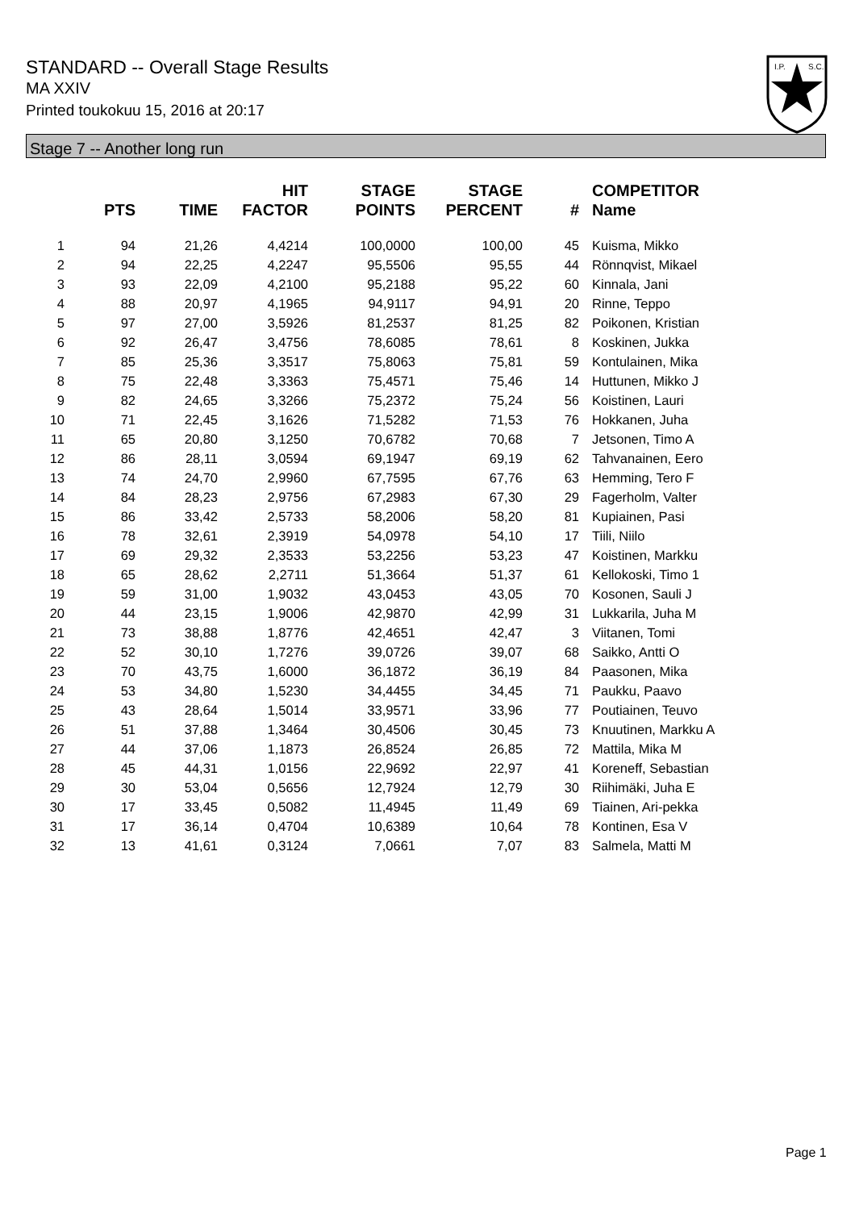STANDARD -- Overall Stage Results
MA XXIV
Printed toukokuu 15, 2016 at 20:17
I.P.
S.C.
Stage 7 -- Another long run
| | PTS | TIME | HIT FACTOR | STAGE POINTS | STAGE PERCENT | # | COMPETITOR Name |
| --- | --- | --- | --- | --- | --- | --- | --- |
| 1 | 94 | 21,26 | 4,4214 | 100,0000 | 100,00 | 45 | Kuisma, Mikko |
| 2 | 94 | 22,25 | 4,2247 | 95,5506 | 95,55 | 44 | Rönnqvist, Mikael |
| 3 | 93 | 22,09 | 4,2100 | 95,2188 | 95,22 | 60 | Kinnala, Jani |
| 4 | 88 | 20,97 | 4,1965 | 94,9117 | 94,91 | 20 | Rinne, Teppo |
| 5 | 97 | 27,00 | 3,5926 | 81,2537 | 81,25 | 82 | Poikonen, Kristian |
| 6 | 92 | 26,47 | 3,4756 | 78,6085 | 78,61 | 8 | Koskinen, Jukka |
| 7 | 85 | 25,36 | 3,3517 | 75,8063 | 75,81 | 59 | Kontulainen, Mika |
| 8 | 75 | 22,48 | 3,3363 | 75,4571 | 75,46 | 14 | Huttunen, Mikko J |
| 9 | 82 | 24,65 | 3,3266 | 75,2372 | 75,24 | 56 | Koistinen, Lauri |
| 10 | 71 | 22,45 | 3,1626 | 71,5282 | 71,53 | 76 | Hokkanen, Juha |
| 11 | 65 | 20,80 | 3,1250 | 70,6782 | 70,68 | 7 | Jetsonen, Timo A |
| 12 | 86 | 28,11 | 3,0594 | 69,1947 | 69,19 | 62 | Tahvanainen, Eero |
| 13 | 74 | 24,70 | 2,9960 | 67,7595 | 67,76 | 63 | Hemming, Tero F |
| 14 | 84 | 28,23 | 2,9756 | 67,2983 | 67,30 | 29 | Fagerholm, Valter |
| 15 | 86 | 33,42 | 2,5733 | 58,2006 | 58,20 | 81 | Kupiainen, Pasi |
| 16 | 78 | 32,61 | 2,3919 | 54,0978 | 54,10 | 17 | Tiili, Niilo |
| 17 | 69 | 29,32 | 2,3533 | 53,2256 | 53,23 | 47 | Koistinen, Markku |
| 18 | 65 | 28,62 | 2,2711 | 51,3664 | 51,37 | 61 | Kellokoski, Timo 1 |
| 19 | 59 | 31,00 | 1,9032 | 43,0453 | 43,05 | 70 | Kosonen, Sauli J |
| 20 | 44 | 23,15 | 1,9006 | 42,9870 | 42,99 | 31 | Lukkarila, Juha M |
| 21 | 73 | 38,88 | 1,8776 | 42,4651 | 42,47 | 3 | Viitanen, Tomi |
| 22 | 52 | 30,10 | 1,7276 | 39,0726 | 39,07 | 68 | Saikko, Antti O |
| 23 | 70 | 43,75 | 1,6000 | 36,1872 | 36,19 | 84 | Paasonen, Mika |
| 24 | 53 | 34,80 | 1,5230 | 34,4455 | 34,45 | 71 | Paukku, Paavo |
| 25 | 43 | 28,64 | 1,5014 | 33,9571 | 33,96 | 77 | Poutiainen, Teuvo |
| 26 | 51 | 37,88 | 1,3464 | 30,4506 | 30,45 | 73 | Knuutinen, Markku A |
| 27 | 44 | 37,06 | 1,1873 | 26,8524 | 26,85 | 72 | Mattila, Mika M |
| 28 | 45 | 44,31 | 1,0156 | 22,9692 | 22,97 | 41 | Koreneff, Sebastian |
| 29 | 30 | 53,04 | 0,5656 | 12,7924 | 12,79 | 30 | Riihimäki, Juha E |
| 30 | 17 | 33,45 | 0,5082 | 11,4945 | 11,49 | 69 | Tiainen, Ari-pekka |
| 31 | 17 | 36,14 | 0,4704 | 10,6389 | 10,64 | 78 | Kontinen, Esa V |
| 32 | 13 | 41,61 | 0,3124 | 7,0661 | 7,07 | 83 | Salmela, Matti M |
Page 1